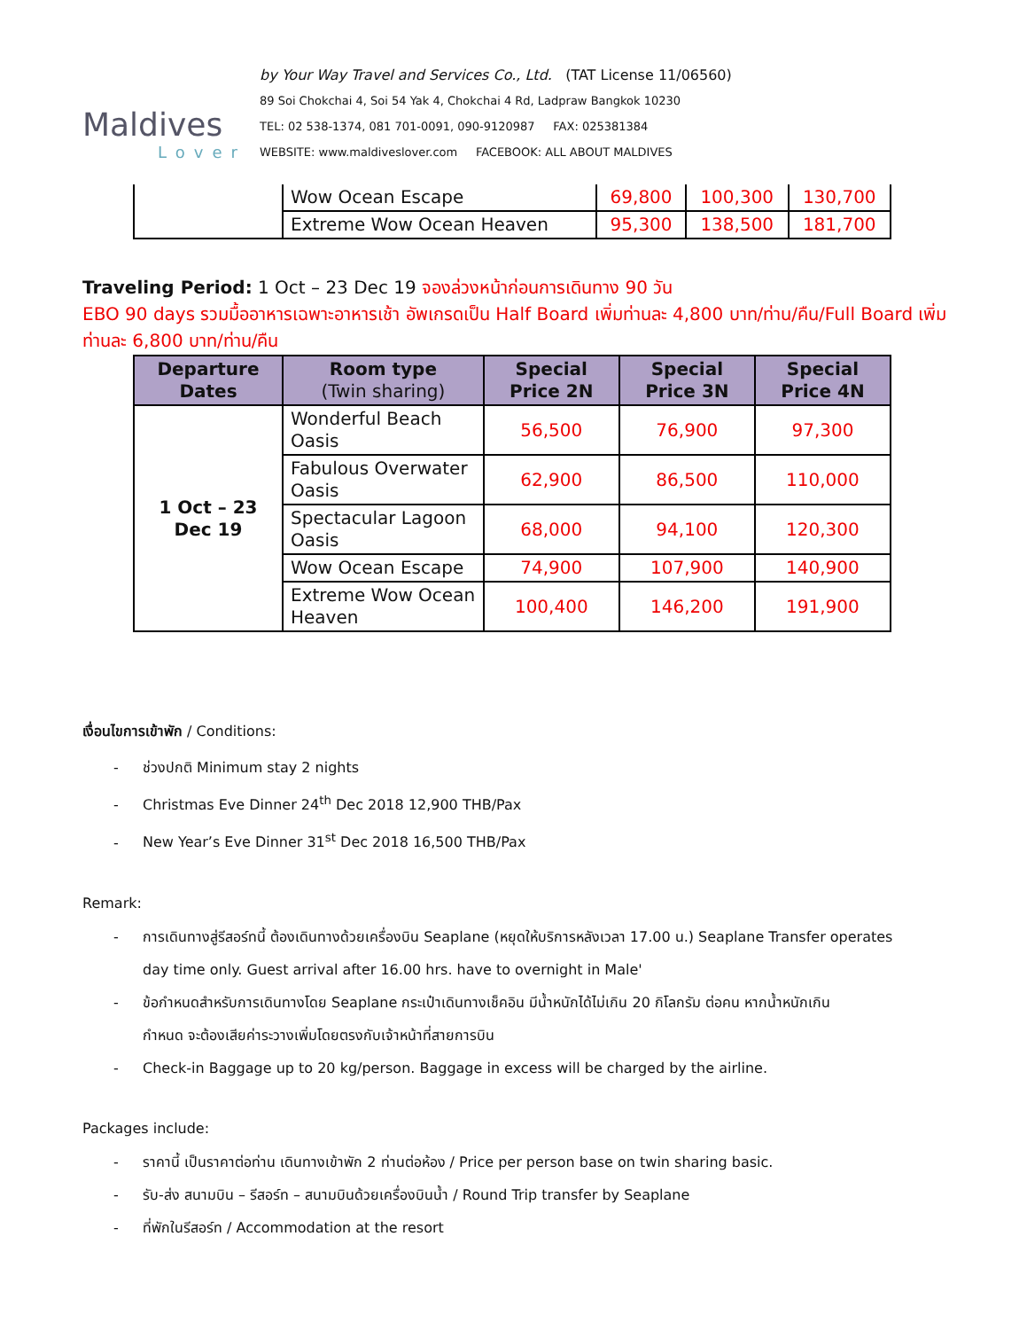Maldives
Lover
by Your Way Travel and Services Co., Ltd. (TAT License 11/06560)
89 Soi Chokchai 4, Soi 54 Yak 4, Chokchai 4 Rd, Ladpraw Bangkok 10230
TEL: 02 538-1374, 081 701-0091, 090-9120987 FAX: 025381384
WEBSITE: www.maldiveslover.com FACEBOOK: ALL ABOUT MALDIVES
| | Wow Ocean Escape | 69,800 | 100,300 | 130,700 |
| | Extreme Wow Ocean Heaven | 95,300 | 138,500 | 181,700 |
Traveling Period: 1 Oct – 23 Dec 19 จองล่วงหน้าก่อนการเดินทาง 90 วัน
EBO 90 days รวมมื้ออาหารเฉพาะอาหารเช้า อัพเกรดเป็น Half Board เพิ่มท่านละ 4,800 บาท/ท่าน/คืน/Full Board เพิ่มท่านละ 6,800 บาท/ท่าน/คืน
| Departure Dates | Room type (Twin sharing) | Special Price 2N | Special Price 3N | Special Price 4N |
| --- | --- | --- | --- | --- |
| 1 Oct – 23 Dec 19 | Wonderful Beach Oasis | 56,500 | 76,900 | 97,300 |
| | Fabulous Overwater Oasis | 62,900 | 86,500 | 110,000 |
| | Spectacular Lagoon Oasis | 68,000 | 94,100 | 120,300 |
| | Wow Ocean Escape | 74,900 | 107,900 | 140,900 |
| | Extreme Wow Ocean Heaven | 100,400 | 146,200 | 191,900 |
เงื่อนไขการเข้าพัก / Conditions:
- ช่วงปกติ Minimum stay 2 nights
- Christmas Eve Dinner 24<sup>th</sup> Dec 2018 12,900 THB/Pax
- New Year’s Eve Dinner 31<sup>st</sup> Dec 2018 16,500 THB/Pax
Remark:
- การเดินทางสู่รีสอร์ทนี้ ต้องเดินทางด้วยเครื่องบิน Seaplane (หยุดให้บริการหลังเวลา 17.00 น.) Seaplane Transfer operates
day time only. Guest arrival after 16.00 hrs. have to overnight in Male'
- ข้อกำหนดสำหรับการเดินทางโดย Seaplane กระเป๋าเดินทางเช็คอิน มีน้ำหนักได้ไม่เกิน 20 กิโลกรัม ต่อคน หากน้ำหนักเกิน
กำหนด จะต้องเสียค่าระวางเพิ่มโดยตรงกับเจ้าหน้าที่สายการบิน
- Check-in Baggage up to 20 kg/person. Baggage in excess will be charged by the airline.
Packages include:
- ราคานี้ เป็นราคาต่อท่าน เดินทางเข้าพัก 2 ท่านต่อห้อง / Price per person base on twin sharing basic.
- รับ-ส่ง สนามบิน – รีสอร์ท – สนามบินด้วยเครื่องบินน้ำ / Round Trip transfer by Seaplane
- ที่พักในรีสอร์ท / Accommodation at the resort